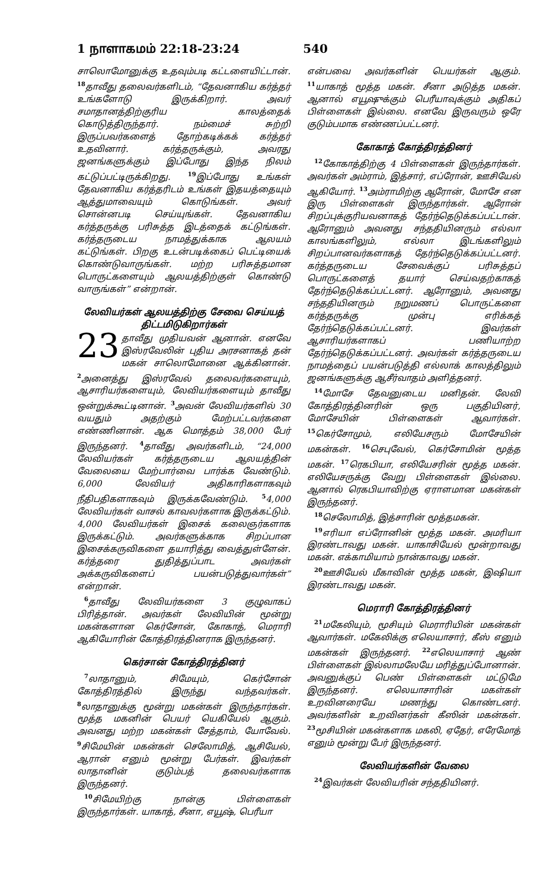1 நாளாகமம் 22:18-23:24 540
சாலொமோனுக்கு உதவும்படி கட்டளையிட்டான். <sup>18</sup>தாவீது தலைவர்களிடம், “தேவனாகிய கர்த்தர் உங்களோடு இருக்கிறார். அவர் சமாதானத்திற்குரிய காலத்தைக் கொடுத்திருந்தார். நம்மைச் சுற்றி இருப்பவர்களைத் தோற்கடிக்கக் கர்த்தர் உதவினார். கர்த்தருக்கும், அவரது ஜனங்களுக்கும் இப்போது இந்த நிலம் கட்டுப்பட்டிருக்கிறது. <sup>19</sup>இப்போது உங்கள் தேவனாகிய கர்த்தரிடம் உங்கள் இதயத்தையும் ஆத்துமாவையும் கொடுங்கள். அவர் சொன்னபடி செய்யுங்கள். தேவனாகிய கர்த்தருக்கு பரிசுத்த இடத்தைக் கட்டுங்கள். கர்த்தருடைய நாமத்துக்காக ஆலயம் கட்டுங்கள். பிறகு உடன்படிக்கைப் பெட்டியைக் கொண்டுவாருங்கள். மற்ற பரிசுத்தமான பொருட்களையும் ஆலயத்திற்குள் கொண்டு வாருங்கள்” என்றான்.
லேவியர்கள் ஆலயத்திற்கு சேவை செய்யத் திட்டமிடுகிறார்கள்
23 தாவீது முதியவன் ஆனான். எனவே இஸ்ரவேலின் புதிய அரசனாகத் தன் மகன் சாலொமோனை ஆக்கினான். <sup>2</sup>அனைத்து இஸ்ரவேல் தலைவர்களையும், ஆசாரியர்களையும், லேவியர்களையும் தாவீது ஒன்றுக்கூட்டினான். <sup>3</sup>அவன் லேவியர்களில் 30 வயதும் அதற்கும் மேற்பட்டவர்களை எண்ணினான். ஆக மொத்தம் 38,000 பேர் இருந்தனர். <sup>4</sup>தாவீது அவர்களிடம், “24,000 லேவியர்கள் கர்த்தருடைய ஆலயத்தின் வேலையை மேற்பார்வை பார்க்க வேண்டும். 6,000 லேவியர் அதிகாரிகளாகவும் நீதிபதிகளாகவும் இருக்கவேண்டும். <sup>5</sup>4,000 லேவியர்கள் வாசல் காவலர்களாக இருக்கட்டும். 4,000 லேவியர்கள் இசைக் கலைஞர்களாக இருக்கட்டும். அவர்களுக்காக சிறப்பான இசைக்கருவிகளை தயாரித்து வைத்துள்ளேன். கர்த்தரை துதித்துப்பாட அவர்கள் அக்கருவிகளைப் பயன்படுத்துவார்கள்” என்றான்.
<sup>6</sup> தாவீது லேவியர்களை 3 குழுவாகப் பிரித்தான். அவர்கள் லேவியின் மூன்று மகன்களான கெர்சோன், கோகாத், மெராரி ஆகியோரின் கோத்திரத்தினராக இருந்தனர்.
கெர்சான் கோத்திரத்தினர்
<sup>7</sup> லாதானும், சிமேயும், கெர்சோன் கோத்திரத்தில் இருந்து வந்தவர்கள். <sup>8</sup>லாதானுக்கு மூன்று மகன்கள் இருந்தார்கள். மூத்த மகனின் பெயர் யெகியேல் ஆகும். அவனது மற்ற மகன்கள் சேத்தாம், யோவேல். <sup>9</sup>சிமேயின் மகன்கள் செலோமித், ஆசியேல், ஆரான் எனும் மூன்று பேர்கள். இவர்கள் லாதானின் குடும்பத் தலைவர்களாக இருந்தனர்.
<sup>10</sup> சிமேயிற்கு நான்கு பிள்ளைகள் இருந்தார்கள். யாகாத், சீனா, எயூஷ், பெரீயா
என்பவை அவர்களின் பெயர்கள் ஆகும். <sup>11</sup>யாகாத் மூத்த மகன். சீனா அடுத்த மகன். ஆனால் எயூஷுக்கும் பெரீயாவுக்கும் அதிகப் பிள்ளைகள் இல்லை. எனவே இருவரும் ஒரே குடும்பமாக எண்ணப்பட்டனர்.
கோகாத் கோத்திரத்தினர்
<sup>12</sup> கோகாத்திற்கு 4 பிள்ளைகள் இருந்தார்கள். அவர்கள் அம்ராம், இத்சார், எப்ரோன், ஊசியேல் ஆகியோர். <sup>13</sup>அம்ராமிற்கு ஆரோன், மோசே என இரு பிள்ளைகள் இருந்தார்கள். ஆரோன் சிறப்புக்குரியவனாகத் தேர்ந்தெடுக்கப்பட்டான். ஆரோனும் அவனது சந்ததியினரும் எல்லா காலங்களிலும், எல்லா இடங்களிலும் சிறப்பானவர்களாகத் தேர்ந்தெடுக்கப்பட்டனர். கர்த்தருடைய சேவைக்குப் பரிசுத்தப் பொருட்களைத் தயார் செய்வதற்காகத் தேர்ந்தெடுக்கப்பட்டனர். ஆரோனும், அவனது சந்ததியினரும் நறுமணப் பொருட்களை கர்த்தருக்கு முன்பு எரிக்கத் தேர்ந்தெடுக்கப்பட்டனர். இவர்கள் ஆசாரியர்களாகப் பணியாற்ற தேர்ந்தெடுக்கப்பட்டனர். அவர்கள் கர்த்தருடைய நாமத்தைப் பயன்படுத்தி எல்லாக் காலத்திலும் ஜனங்களுக்கு ஆசீர்வாதம் அளித்தனர்.
<sup>14</sup> மோசே தேவனுடைய மனிதன். லேவி கோத்திரத்தினரின் ஒரு பகுதியினர், மோசேயின் பிள்ளைகள் ஆவார்கள். <sup>15</sup>கெர்சோமும், எலியேசரும் மோசேயின் மகன்கள். <sup>16</sup>செபுவேல், கெர்சோமின் மூத்த மகன். <sup>17</sup>ரெகபியா, எலியேசரின் மூத்த மகன். எலியேசருக்கு வேறு பிள்ளைகள் இல்லை. ஆனால் ரெகபியாவிற்கு ஏராளமான மகன்கள் இருந்தனர்.
<sup>18</sup> செலோமித், இத்சாரின் மூத்தமகன்.
<sup>19</sup> எரியா எப்ரோனின் மூத்த மகன். அமரியா இரண்டாவது மகன். யாகாசியேல் மூன்றாவது மகன். எக்காமியாம் நான்காவது மகன்.
<sup>20</sup> ஊசியேல் மீகாவின் மூத்த மகன், இஷியா இரண்டாவது மகன்.
மெராரி கோத்திரத்தினர்
<sup>21</sup> மகேலியும், மூசியும் மெராரியின் மகன்கள் ஆவார்கள். மகேலிக்கு எலெயாசார், கீஸ் எனும் மகன்கள் இருந்தனர். <sup>22</sup>எலெயாசார் ஆண் பிள்ளைகள் இல்லாமலேயே மரித்துப்போனான். அவனுக்குப் பெண் பிள்ளைகள் மட்டுமே இருந்தனர். எலெயாசாரின் மகள்கள் உறவினரையே மணந்து கொண்டனர். அவர்களின் உறவினர்கள் கீஸின் மகன்கள். <sup>23</sup>மூசியின் மகன்களாக மகலி, ஏதேர், எரேமோத் எனும் மூன்று பேர் இருந்தனர்.
லேவியர்களின் வேலை
<sup>24</sup> இவர்கள் லேவியரின் சந்ததியினர்.